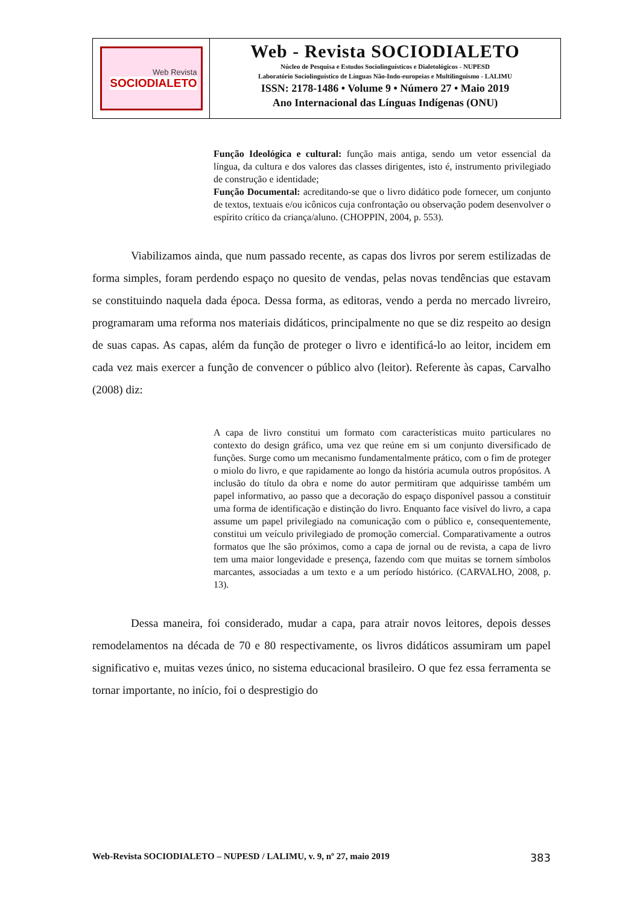Web Revista
SOCIODIALETO
Web - Revista SOCIODIALETO
Núcleo de Pesquisa e Estudos Sociolinguísticos e Dialetológicos - NUPESD
Laboratório Sociolinguístico de Línguas Não-Indo-europeias e Multilinguismo - LALIMU
ISSN: 2178-1486 • Volume 9 • Número 27 • Maio 2019
Ano Internacional das Línguas Indígenas (ONU)
Função Ideológica e cultural: função mais antiga, sendo um vetor essencial da língua, da cultura e dos valores das classes dirigentes, isto é, instrumento privilegiado de construção e identidade;
Função Documental: acreditando-se que o livro didático pode fornecer, um conjunto de textos, textuais e/ou icônicos cuja confrontação ou observação podem desenvolver o espírito crítico da criança/aluno. (CHOPPIN, 2004, p. 553).
Viabilizamos ainda, que num passado recente, as capas dos livros por serem estilizadas de forma simples, foram perdendo espaço no quesito de vendas, pelas novas tendências que estavam se constituindo naquela dada época. Dessa forma, as editoras, vendo a perda no mercado livreiro, programaram uma reforma nos materiais didáticos, principalmente no que se diz respeito ao design de suas capas. As capas, além da função de proteger o livro e identificá-lo ao leitor, incidem em cada vez mais exercer a função de convencer o público alvo (leitor). Referente às capas, Carvalho (2008) diz:
A capa de livro constitui um formato com características muito particulares no contexto do design gráfico, uma vez que reúne em si um conjunto diversificado de funções. Surge como um mecanismo fundamentalmente prático, com o fim de proteger o miolo do livro, e que rapidamente ao longo da história acumula outros propósitos. A inclusão do título da obra e nome do autor permitiram que adquirisse também um papel informativo, ao passo que a decoração do espaço disponível passou a constituir uma forma de identificação e distinção do livro. Enquanto face visível do livro, a capa assume um papel privilegiado na comunicação com o público e, consequentemente, constitui um veículo privilegiado de promoção comercial. Comparativamente a outros formatos que lhe são próximos, como a capa de jornal ou de revista, a capa de livro tem uma maior longevidade e presença, fazendo com que muitas se tornem símbolos marcantes, associadas a um texto e a um período histórico. (CARVALHO, 2008, p. 13).
Dessa maneira, foi considerado, mudar a capa, para atrair novos leitores, depois desses remodelamentos na década de 70 e 80 respectivamente, os livros didáticos assumiram um papel significativo e, muitas vezes único, no sistema educacional brasileiro. O que fez essa ferramenta se tornar importante, no início, foi o desprestigio do
Web-Revista SOCIODIALETO – NUPESD / LALIMU, v. 9, nº 27, maio 2019 383